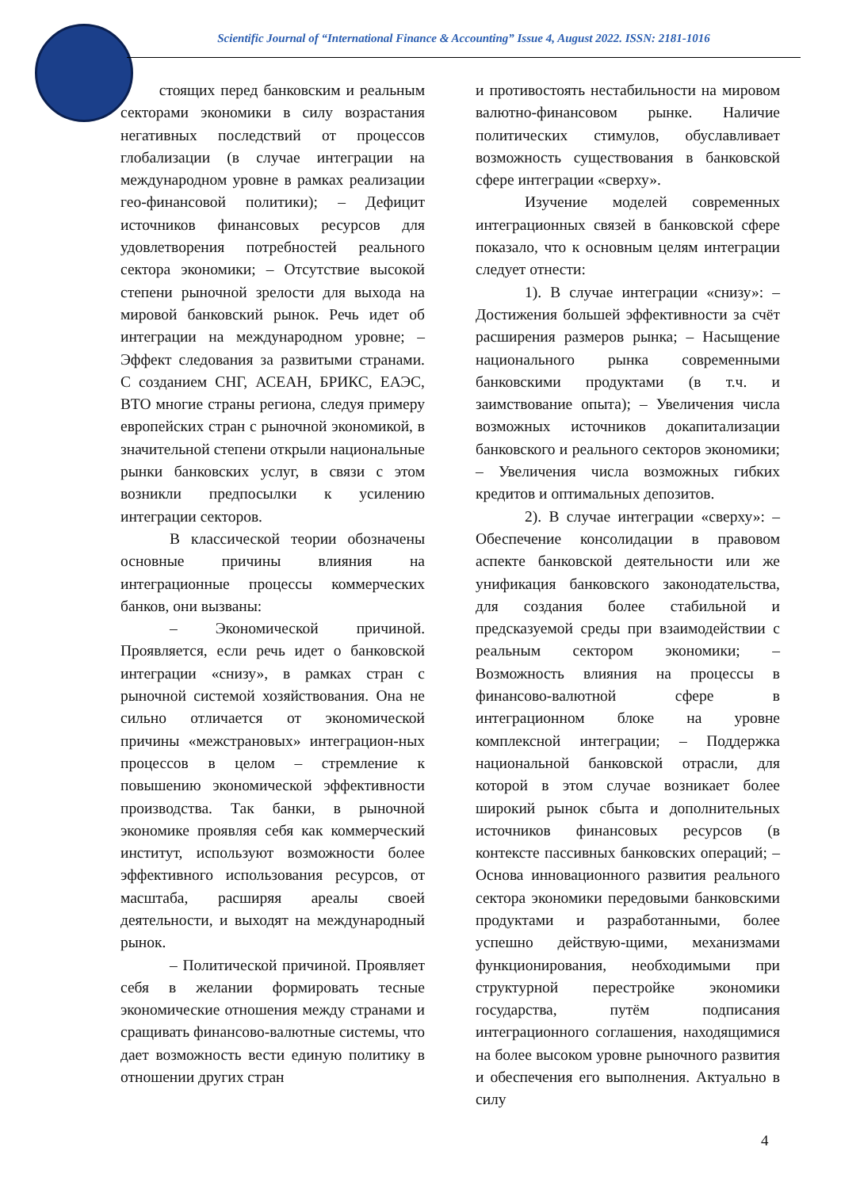Scientific Journal of “International Finance & Accounting” Issue 4, August 2022. ISSN: 2181-1016
стоящих перед банковским и реальным секторами экономики в силу возрастания негативных последствий от процессов глобализации (в случае интеграции на международном уровне в рамках реализации гео-финансовой политики); – Дефицит источников финансовых ресурсов для удовлетворения потребностей реального сектора экономики; – Отсутствие высокой степени рыночной зрелости для выхода на мировой банковский рынок. Речь идет об интеграции на международном уровне; – Эффект следования за развитыми странами. С созданием СНГ, АСЕАН, БРИКС, ЕАЭС, ВТО многие страны региона, следуя примеру европейских стран с рыночной экономикой, в значительной степени открыли национальные рынки банковских услуг, в связи с этом возникли предпосылки к усилению интеграции секторов.
В классической теории обозначены основные причины влияния на интеграционные процессы коммерческих банков, они вызваны:
– Экономической причиной. Проявляется, если речь идет о банковской интеграции «снизу», в рамках стран с рыночной системой хозяйствования. Она не сильно отличается от экономической причины «межстрановых» интеграцион-ных процессов в целом – стремление к повышению экономической эффективности производства. Так банки, в рыночной экономике проявляя себя как коммерческий институт, используют возможности более эффективного использования ресурсов, от масштаба, расширяя ареалы своей деятельности, и выходят на международный рынок.
– Политической причиной. Проявляет себя в желании формировать тесные экономические отношения между странами и сращивать финансово-валютные системы, что дает возможность вести единую политику в отношении других стран
и противостоять нестабильности на мировом валютно-финансовом рынке. Наличие политических стимулов, обуславливает возможность существования в банковской сфере интеграции «сверху».
Изучение моделей современных интеграционных связей в банковской сфере показало, что к основным целям интеграции следует отнести:
1). В случае интеграции «снизу»: – Достижения большей эффективности за счёт расширения размеров рынка; – Насыщение национального рынка современными банковскими продуктами (в т.ч. и заимствование опыта); – Увеличения числа возможных источников докапитализации банковского и реального секторов экономики; – Увеличения числа возможных гибких кредитов и оптимальных депозитов.
2). В случае интеграции «сверху»: – Обеспечение консолидации в правовом аспекте банковской деятельности или же унификация банковского законодательства, для создания более стабильной и предсказуемой среды при взаимодействии с реальным сектором экономики; – Возможность влияния на процессы в финансово-валютной сфере в интеграционном блоке на уровне комплексной интеграции; – Поддержка национальной банковской отрасли, для которой в этом случае возникает более широкий рынок сбыта и дополнительных источников финансовых ресурсов (в контексте пассивных банковских операций; – Основа инновационного развития реального сектора экономики передовыми банковскими продуктами и разработанными, более успешно действую-щими, механизмами функционирования, необходимыми при структурной перестройке экономики государства, путём подписания интеграционного соглашения, находящимися на более высоком уровне рыночного развития и обеспечения его выполнения. Актуально в силу
4